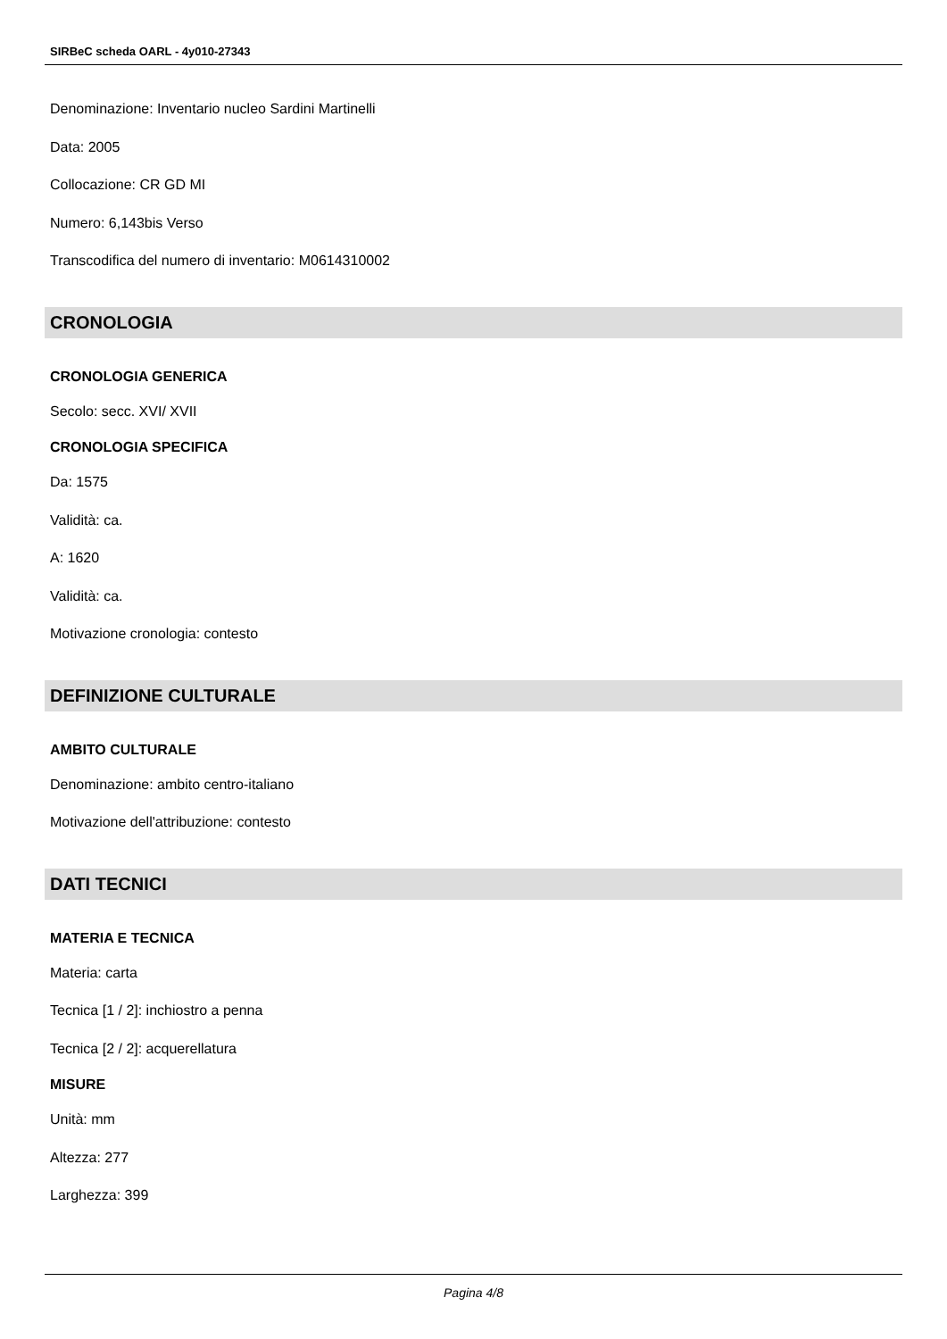SIRBeC scheda OARL - 4y010-27343
Denominazione: Inventario nucleo Sardini Martinelli
Data: 2005
Collocazione: CR GD MI
Numero: 6,143bis Verso
Transcodifica del numero di inventario: M0614310002
CRONOLOGIA
CRONOLOGIA GENERICA
Secolo: secc. XVI/ XVII
CRONOLOGIA SPECIFICA
Da: 1575
Validità: ca.
A: 1620
Validità: ca.
Motivazione cronologia: contesto
DEFINIZIONE CULTURALE
AMBITO CULTURALE
Denominazione: ambito centro-italiano
Motivazione dell'attribuzione: contesto
DATI TECNICI
MATERIA E TECNICA
Materia: carta
Tecnica [1 / 2]: inchiostro a penna
Tecnica [2 / 2]: acquerellatura
MISURE
Unità: mm
Altezza: 277
Larghezza: 399
Pagina 4/8